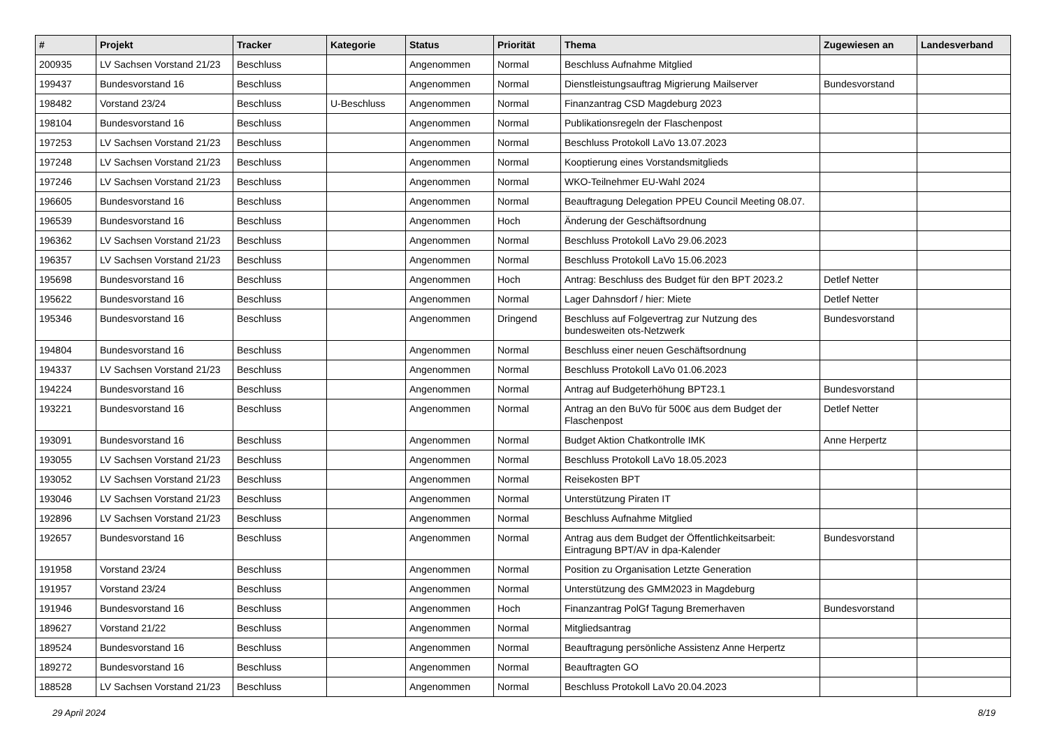| # | Projekt | Tracker | Kategorie | Status | Priorität | Thema | Zugewiesen an | Landesverband |
| --- | --- | --- | --- | --- | --- | --- | --- | --- |
| 200935 | LV Sachsen Vorstand 21/23 | Beschluss | | Angenommen | Normal | Beschluss Aufnahme Mitglied | | |
| 199437 | Bundesvorstand 16 | Beschluss | | Angenommen | Normal | Dienstleistungsauftrag Migrierung Mailserver | Bundesvorstand | |
| 198482 | Vorstand 23/24 | Beschluss | U-Beschluss | Angenommen | Normal | Finanzantrag CSD Magdeburg 2023 | | |
| 198104 | Bundesvorstand 16 | Beschluss | | Angenommen | Normal | Publikationsregeln der Flaschenpost | | |
| 197253 | LV Sachsen Vorstand 21/23 | Beschluss | | Angenommen | Normal | Beschluss Protokoll LaVo 13.07.2023 | | |
| 197248 | LV Sachsen Vorstand 21/23 | Beschluss | | Angenommen | Normal | Kooptierung eines Vorstandsmitglieds | | |
| 197246 | LV Sachsen Vorstand 21/23 | Beschluss | | Angenommen | Normal | WKO-Teilnehmer EU-Wahl 2024 | | |
| 196605 | Bundesvorstand 16 | Beschluss | | Angenommen | Normal | Beauftragung Delegation PPEU Council Meeting 08.07. | | |
| 196539 | Bundesvorstand 16 | Beschluss | | Angenommen | Hoch | Änderung der Geschäftsordnung | | |
| 196362 | LV Sachsen Vorstand 21/23 | Beschluss | | Angenommen | Normal | Beschluss Protokoll LaVo 29.06.2023 | | |
| 196357 | LV Sachsen Vorstand 21/23 | Beschluss | | Angenommen | Normal | Beschluss Protokoll LaVo 15.06.2023 | | |
| 195698 | Bundesvorstand 16 | Beschluss | | Angenommen | Hoch | Antrag: Beschluss des Budget für den BPT 2023.2 | Detlef Netter | |
| 195622 | Bundesvorstand 16 | Beschluss | | Angenommen | Normal | Lager Dahnsdorf / hier: Miete | Detlef Netter | |
| 195346 | Bundesvorstand 16 | Beschluss | | Angenommen | Dringend | Beschluss auf Folgevertrag zur Nutzung des bundesweiten ots-Netzwerk | Bundesvorstand | |
| 194804 | Bundesvorstand 16 | Beschluss | | Angenommen | Normal | Beschluss einer neuen Geschäftsordnung | | |
| 194337 | LV Sachsen Vorstand 21/23 | Beschluss | | Angenommen | Normal | Beschluss Protokoll LaVo 01.06.2023 | | |
| 194224 | Bundesvorstand 16 | Beschluss | | Angenommen | Normal | Antrag auf Budgeterhöhung BPT23.1 | Bundesvorstand | |
| 193221 | Bundesvorstand 16 | Beschluss | | Angenommen | Normal | Antrag an den BuVo für 500€ aus dem Budget der Flaschenpost | Detlef Netter | |
| 193091 | Bundesvorstand 16 | Beschluss | | Angenommen | Normal | Budget Aktion Chatkontrolle IMK | Anne Herpertz | |
| 193055 | LV Sachsen Vorstand 21/23 | Beschluss | | Angenommen | Normal | Beschluss Protokoll LaVo 18.05.2023 | | |
| 193052 | LV Sachsen Vorstand 21/23 | Beschluss | | Angenommen | Normal | Reisekosten BPT | | |
| 193046 | LV Sachsen Vorstand 21/23 | Beschluss | | Angenommen | Normal | Unterstützung Piraten IT | | |
| 192896 | LV Sachsen Vorstand 21/23 | Beschluss | | Angenommen | Normal | Beschluss Aufnahme Mitglied | | |
| 192657 | Bundesvorstand 16 | Beschluss | | Angenommen | Normal | Antrag aus dem Budget der Öffentlichkeitsarbeit: Eintragung BPT/AV in dpa-Kalender | Bundesvorstand | |
| 191958 | Vorstand 23/24 | Beschluss | | Angenommen | Normal | Position zu Organisation Letzte Generation | | |
| 191957 | Vorstand 23/24 | Beschluss | | Angenommen | Normal | Unterstützung des GMM2023 in Magdeburg | | |
| 191946 | Bundesvorstand 16 | Beschluss | | Angenommen | Hoch | Finanzantrag PolGf Tagung Bremerhaven | Bundesvorstand | |
| 189627 | Vorstand 21/22 | Beschluss | | Angenommen | Normal | Mitgliedsantrag | | |
| 189524 | Bundesvorstand 16 | Beschluss | | Angenommen | Normal | Beauftragung persönliche Assistenz Anne Herpertz | | |
| 189272 | Bundesvorstand 16 | Beschluss | | Angenommen | Normal | Beauftragten GO | | |
| 188528 | LV Sachsen Vorstand 21/23 | Beschluss | | Angenommen | Normal | Beschluss Protokoll LaVo 20.04.2023 | | |
29 April 2024 8/19